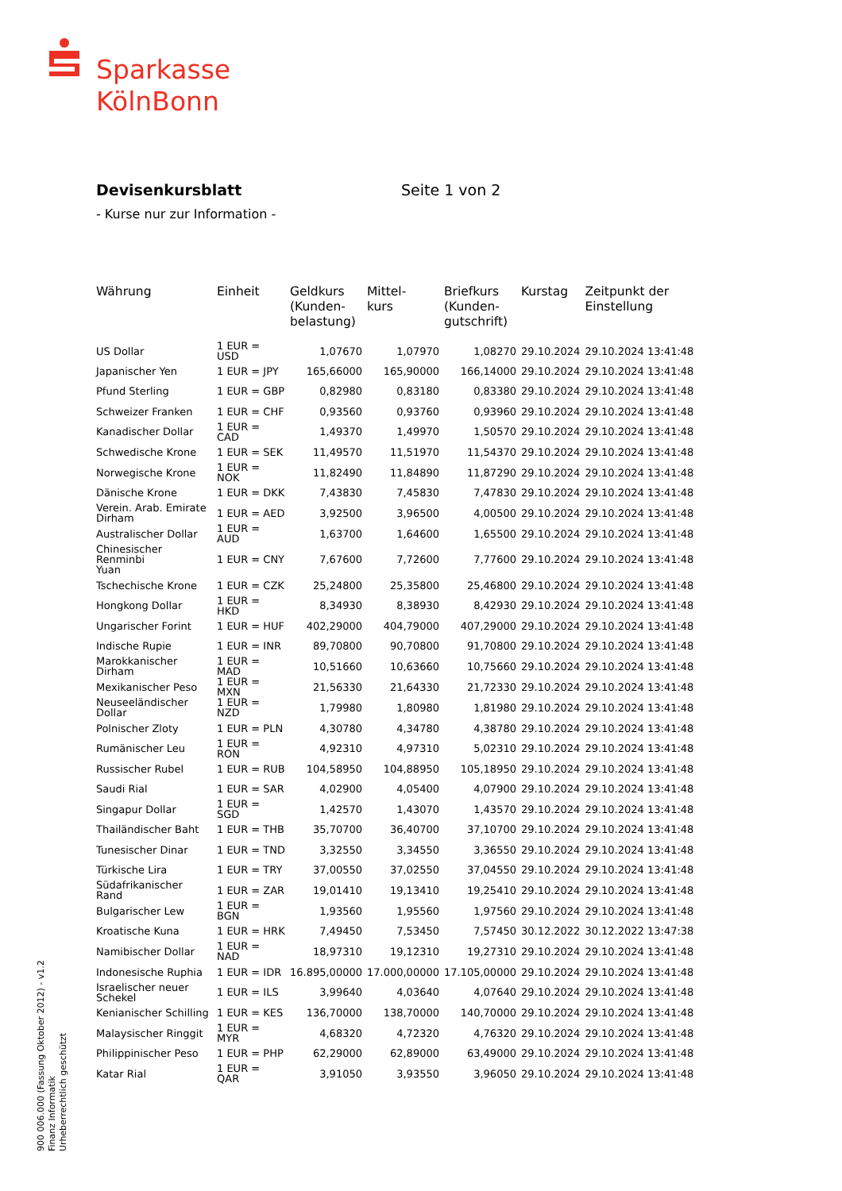Sparkasse
KölnBonn
Devisenkursblatt
- Kurse nur zur Information -
Seite 1 von 2
| Währung | Einheit | Geldkurs (Kunden- belastung) | Mittel- kurs | Briefkurs (Kunden- gutschrift) | Kurstag | Zeitpunkt der Einstellung |
| --- | --- | --- | --- | --- | --- | --- |
| US Dollar | 1 EUR = USD | 1,07670 | 1,07970 | 1,08270 | 29.10.2024 | 29.10.2024 13:41:48 |
| Japanischer Yen | 1 EUR = JPY | 165,66000 | 165,90000 | 166,14000 | 29.10.2024 | 29.10.2024 13:41:48 |
| Pfund Sterling | 1 EUR = GBP | 0,82980 | 0,83180 | 0,83380 | 29.10.2024 | 29.10.2024 13:41:48 |
| Schweizer Franken | 1 EUR = CHF | 0,93560 | 0,93760 | 0,93960 | 29.10.2024 | 29.10.2024 13:41:48 |
| Kanadischer Dollar | 1 EUR = CAD | 1,49370 | 1,49970 | 1,50570 | 29.10.2024 | 29.10.2024 13:41:48 |
| Schwedische Krone | 1 EUR = SEK | 11,49570 | 11,51970 | 11,54370 | 29.10.2024 | 29.10.2024 13:41:48 |
| Norwegische Krone | 1 EUR = NOK | 11,82490 | 11,84890 | 11,87290 | 29.10.2024 | 29.10.2024 13:41:48 |
| Dänische Krone | 1 EUR = DKK | 7,43830 | 7,45830 | 7,47830 | 29.10.2024 | 29.10.2024 13:41:48 |
| Verein. Arab. Emirate Dirham | 1 EUR = AED | 3,92500 | 3,96500 | 4,00500 | 29.10.2024 | 29.10.2024 13:41:48 |
| Australischer Dollar | 1 EUR = AUD | 1,63700 | 1,64600 | 1,65500 | 29.10.2024 | 29.10.2024 13:41:48 |
| Chinesischer Renminbi Yuan | 1 EUR = CNY | 7,67600 | 7,72600 | 7,77600 | 29.10.2024 | 29.10.2024 13:41:48 |
| Tschechische Krone | 1 EUR = CZK | 25,24800 | 25,35800 | 25,46800 | 29.10.2024 | 29.10.2024 13:41:48 |
| Hongkong Dollar | 1 EUR = HKD | 8,34930 | 8,38930 | 8,42930 | 29.10.2024 | 29.10.2024 13:41:48 |
| Ungarischer Forint | 1 EUR = HUF | 402,29000 | 404,79000 | 407,29000 | 29.10.2024 | 29.10.2024 13:41:48 |
| Indische Rupie | 1 EUR = INR | 89,70800 | 90,70800 | 91,70800 | 29.10.2024 | 29.10.2024 13:41:48 |
| Marokkanischer Dirham | 1 EUR = MAD | 10,51660 | 10,63660 | 10,75660 | 29.10.2024 | 29.10.2024 13:41:48 |
| Mexikanischer Peso | 1 EUR = MXN | 21,56330 | 21,64330 | 21,72330 | 29.10.2024 | 29.10.2024 13:41:48 |
| Neuseeländischer Dollar | 1 EUR = NZD | 1,79980 | 1,80980 | 1,81980 | 29.10.2024 | 29.10.2024 13:41:48 |
| Polnischer Zloty | 1 EUR = PLN | 4,30780 | 4,34780 | 4,38780 | 29.10.2024 | 29.10.2024 13:41:48 |
| Rumänischer Leu | 1 EUR = RON | 4,92310 | 4,97310 | 5,02310 | 29.10.2024 | 29.10.2024 13:41:48 |
| Russischer Rubel | 1 EUR = RUB | 104,58950 | 104,88950 | 105,18950 | 29.10.2024 | 29.10.2024 13:41:48 |
| Saudi Rial | 1 EUR = SAR | 4,02900 | 4,05400 | 4,07900 | 29.10.2024 | 29.10.2024 13:41:48 |
| Singapur Dollar | 1 EUR = SGD | 1,42570 | 1,43070 | 1,43570 | 29.10.2024 | 29.10.2024 13:41:48 |
| Thailändischer Baht | 1 EUR = THB | 35,70700 | 36,40700 | 37,10700 | 29.10.2024 | 29.10.2024 13:41:48 |
| Tunesischer Dinar | 1 EUR = TND | 3,32550 | 3,34550 | 3,36550 | 29.10.2024 | 29.10.2024 13:41:48 |
| Türkische Lira | 1 EUR = TRY | 37,00550 | 37,02550 | 37,04550 | 29.10.2024 | 29.10.2024 13:41:48 |
| Südafrikanischer Rand | 1 EUR = ZAR | 19,01410 | 19,13410 | 19,25410 | 29.10.2024 | 29.10.2024 13:41:48 |
| Bulgarischer Lew | 1 EUR = BGN | 1,93560 | 1,95560 | 1,97560 | 29.10.2024 | 29.10.2024 13:41:48 |
| Kroatische Kuna | 1 EUR = HRK | 7,49450 | 7,53450 | 7,57450 | 30.12.2022 | 30.12.2022 13:47:38 |
| Namibischer Dollar | 1 EUR = NAD | 18,97310 | 19,12310 | 19,27310 | 29.10.2024 | 29.10.2024 13:41:48 |
| Indonesische Ruphia | 1 EUR = IDR | 16.895,00000 | 17.000,00000 | 17.105,00000 | 29.10.2024 | 29.10.2024 13:41:48 |
| Israelischer neuer Schekel | 1 EUR = ILS | 3,99640 | 4,03640 | 4,07640 | 29.10.2024 | 29.10.2024 13:41:48 |
| Kenianischer Schilling | 1 EUR = KES | 136,70000 | 138,70000 | 140,70000 | 29.10.2024 | 29.10.2024 13:41:48 |
| Malaysischer Ringgit | 1 EUR = MYR | 4,68320 | 4,72320 | 4,76320 | 29.10.2024 | 29.10.2024 13:41:48 |
| Philippinischer Peso | 1 EUR = PHP | 62,29000 | 62,89000 | 63,49000 | 29.10.2024 | 29.10.2024 13:41:48 |
| Katar Rial | 1 EUR = QAR | 3,91050 | 3,93550 | 3,96050 | 29.10.2024 | 29.10.2024 13:41:48 |
900 006.000 (Fassung Oktober 2012) - v1.2
Finanz Informatik
Urheberrechtlich geschützt